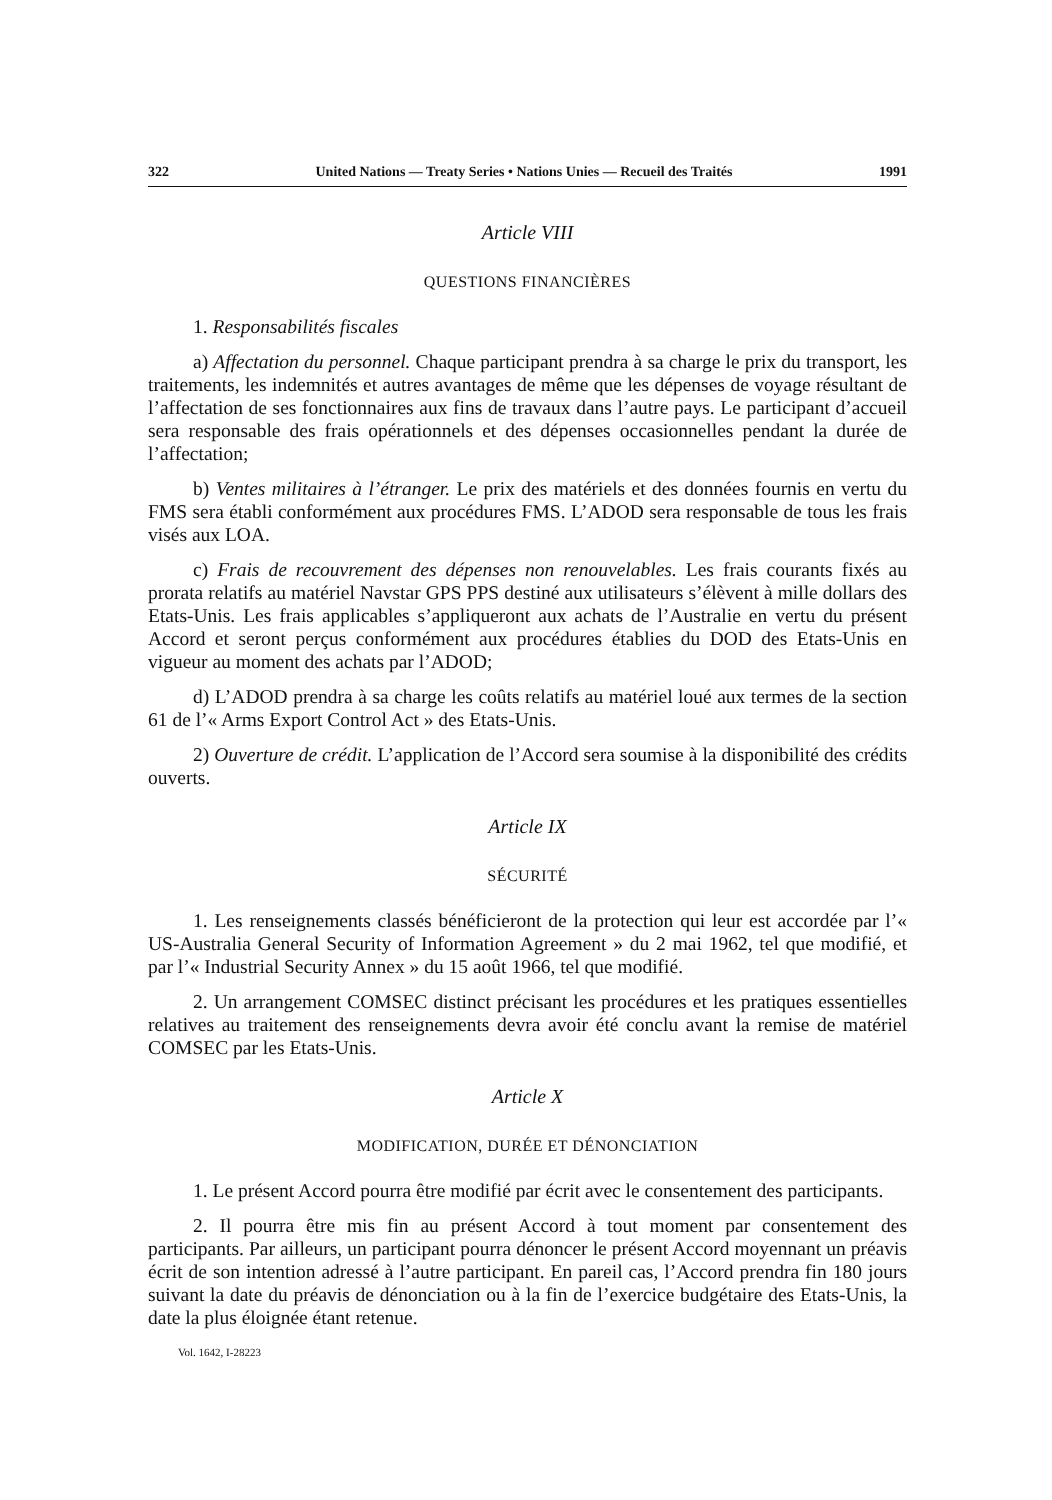322 United Nations — Treaty Series • Nations Unies — Recueil des Traités 1991
Article VIII
QUESTIONS FINANCIÈRES
1. Responsabilités fiscales
a) Affectation du personnel. Chaque participant prendra à sa charge le prix du transport, les traitements, les indemnités et autres avantages de même que les dépenses de voyage résultant de l’affectation de ses fonctionnaires aux fins de travaux dans l’autre pays. Le participant d’accueil sera responsable des frais opérationnels et des dépenses occasionnelles pendant la durée de l’affectation;
b) Ventes militaires à l’étranger. Le prix des matériels et des données fournis en vertu du FMS sera établi conformément aux procédures FMS. L’ADOD sera responsable de tous les frais visés aux LOA.
c) Frais de recouvrement des dépenses non renouvelables. Les frais courants fixés au prorata relatifs au matériel Navstar GPS PPS destiné aux utilisateurs s’élèvent à mille dollars des Etats-Unis. Les frais applicables s’appliqueront aux achats de l’Australie en vertu du présent Accord et seront perçus conformément aux procédures établies du DOD des Etats-Unis en vigueur au moment des achats par l’ADOD;
d) L’ADOD prendra à sa charge les coûts relatifs au matériel loué aux termes de la section 61 de l’« Arms Export Control Act » des Etats-Unis.
2) Ouverture de crédit. L’application de l’Accord sera soumise à la disponibilité des crédits ouverts.
Article IX
SÉCURITÉ
1. Les renseignements classés bénéficieront de la protection qui leur est accordée par l’« US-Australia General Security of Information Agreement » du 2 mai 1962, tel que modifié, et par l’« Industrial Security Annex » du 15 août 1966, tel que modifié.
2. Un arrangement COMSEC distinct précisant les procédures et les pratiques essentielles relatives au traitement des renseignements devra avoir été conclu avant la remise de matériel COMSEC par les Etats-Unis.
Article X
MODIFICATION, DURÉE ET DÉNONCIATION
1. Le présent Accord pourra être modifié par écrit avec le consentement des participants.
2. Il pourra être mis fin au présent Accord à tout moment par consentement des participants. Par ailleurs, un participant pourra dénoncer le présent Accord moyennant un préavis écrit de son intention adressé à l’autre participant. En pareil cas, l’Accord prendra fin 180 jours suivant la date du préavis de dénonciation ou à la fin de l’exercice budgétaire des Etats-Unis, la date la plus éloignée étant retenue.
Vol. 1642, I-28223